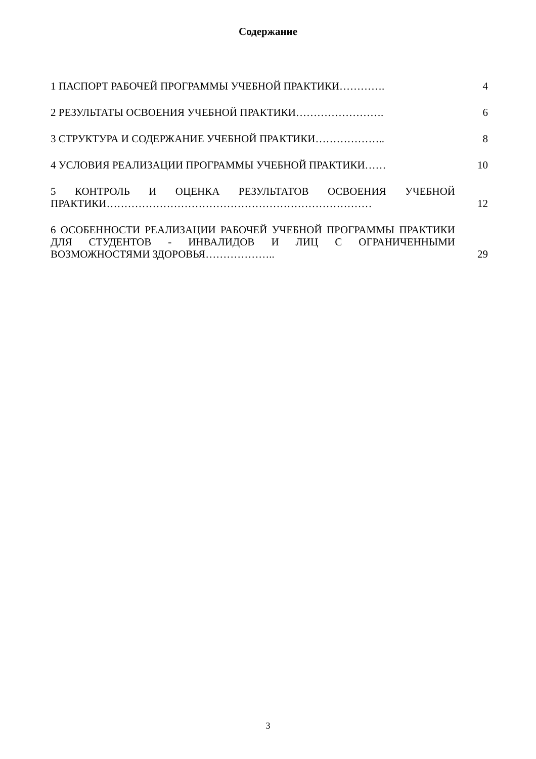Содержание
| 1 ПАСПОРТ РАБОЧЕЙ ПРОГРАММЫ УЧЕБНОЙ ПРАКТИКИ…………. | 4 |
| 2 РЕЗУЛЬТАТЫ ОСВОЕНИЯ УЧЕБНОЙ ПРАКТИКИ……………………. | 6 |
| 3 СТРУКТУРА И СОДЕРЖАНИЕ УЧЕБНОЙ ПРАКТИКИ……………….. | 8 |
| 4 УСЛОВИЯ РЕАЛИЗАЦИИ ПРОГРАММЫ УЧЕБНОЙ ПРАКТИКИ…… | 10 |
| 5 КОНТРОЛЬ И ОЦЕНКА РЕЗУЛЬТАТОВ ОСВОЕНИЯ УЧЕБНОЙ ПРАКТИКИ………………………………………………………………… | 12 |
| 6 ОСОБЕННОСТИ РЕАЛИЗАЦИИ РАБОЧЕЙ УЧЕБНОЙ ПРОГРАММЫ ПРАКТИКИ ДЛЯ СТУДЕНТОВ - ИНВАЛИДОВ И ЛИЦ С ОГРАНИЧЕННЫМИ ВОЗМОЖНОСТЯМИ ЗДОРОВЬЯ……………….. | 29 |
3